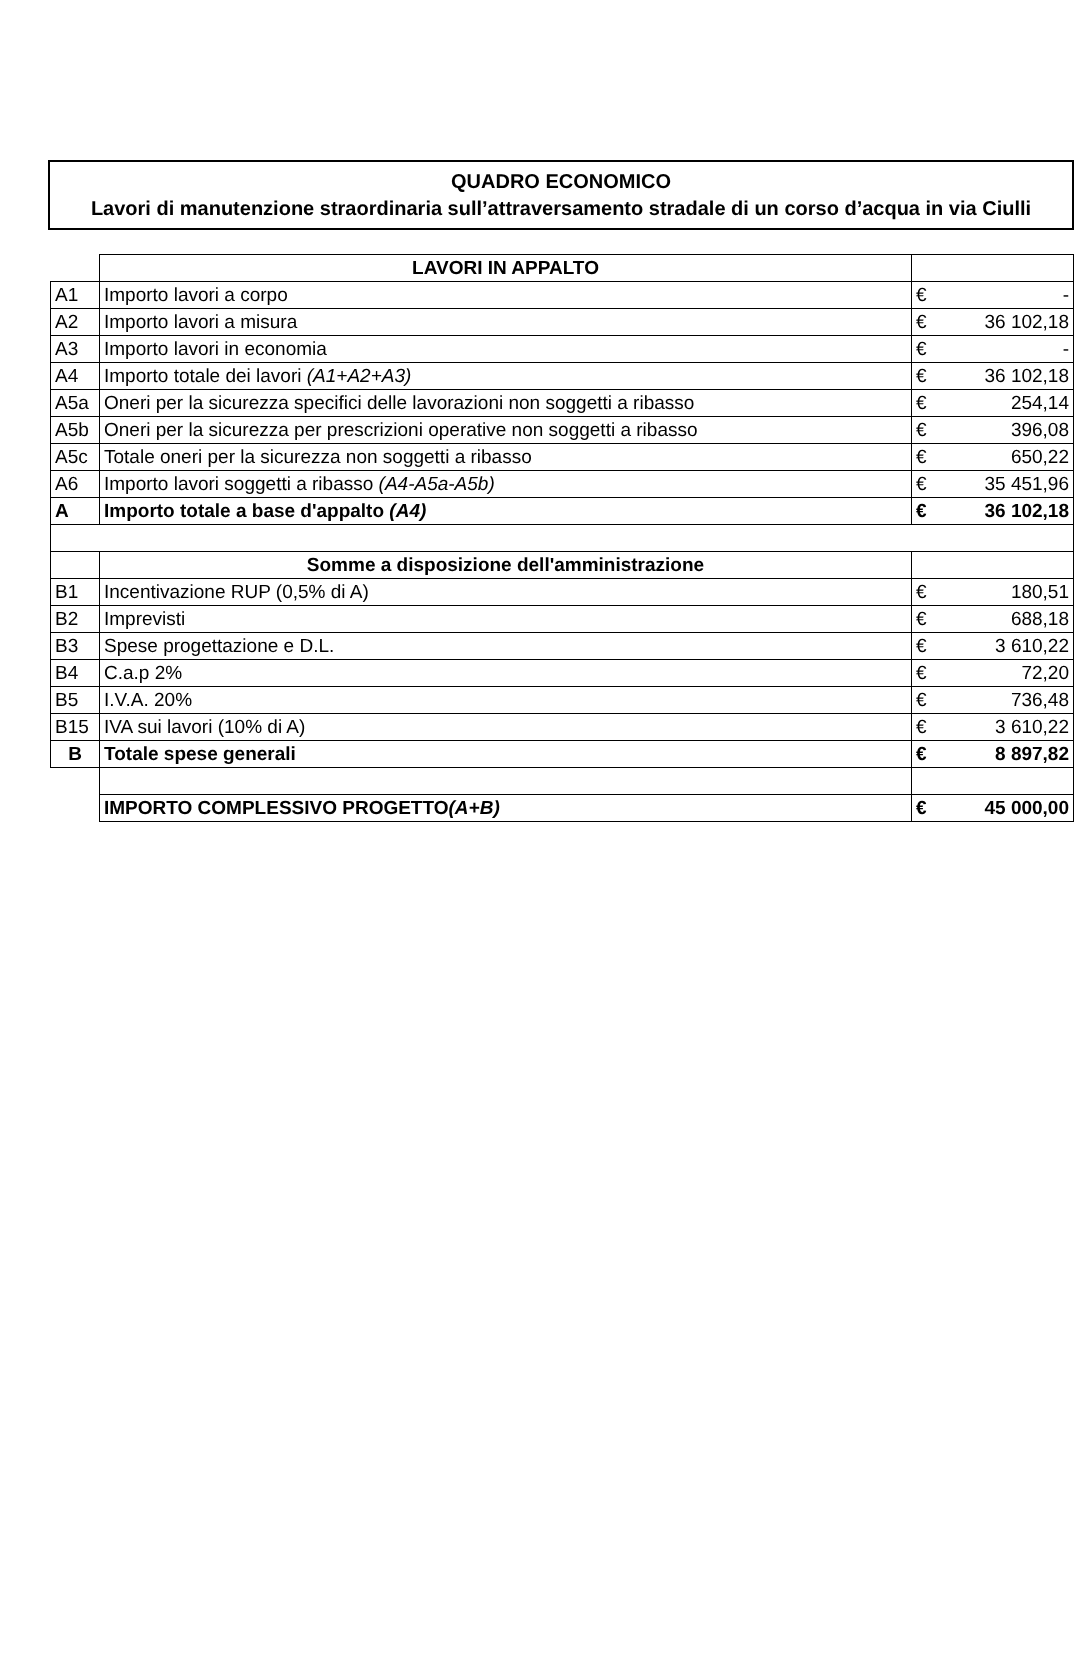QUADRO ECONOMICO
Lavori di manutenzione straordinaria sull’attraversamento stradale di un corso d’acqua in via Ciulli
| | LAVORI IN APPALTO | | |
| A1 | Importo lavori a corpo | € | - |
| A2 | Importo lavori a misura | € | 36 102,18 |
| A3 | Importo lavori in economia | € | - |
| A4 | Importo totale dei lavori (A1+A2+A3) | € | 36 102,18 |
| A5a | Oneri per la sicurezza specifici delle lavorazioni non soggetti a ribasso | € | 254,14 |
| A5b | Oneri per la sicurezza per prescrizioni operative non soggetti a ribasso | € | 396,08 |
| A5c | Totale oneri per la sicurezza non soggetti a ribasso | € | 650,22 |
| A6 | Importo lavori soggetti a ribasso (A4-A5a-A5b) | € | 35 451,96 |
| A | Importo totale a base d'appalto (A4) | € | 36 102,18 |
| | Somme a disposizione dell'amministrazione | | |
| B1 | Incentivazione RUP (0,5% di A) | € | 180,51 |
| B2 | Imprevisti | € | 688,18 |
| B3 | Spese progettazione e D.L. | € | 3 610,22 |
| B4 | C.a.p 2% | € | 72,20 |
| B5 | I.V.A. 20% | € | 736,48 |
| B15 | IVA sui lavori (10% di A) | € | 3 610,22 |
| B | Totale spese generali | € | 8 897,82 |
| | IMPORTO COMPLESSIVO PROGETTO (A+B) | € | 45 000,00 |